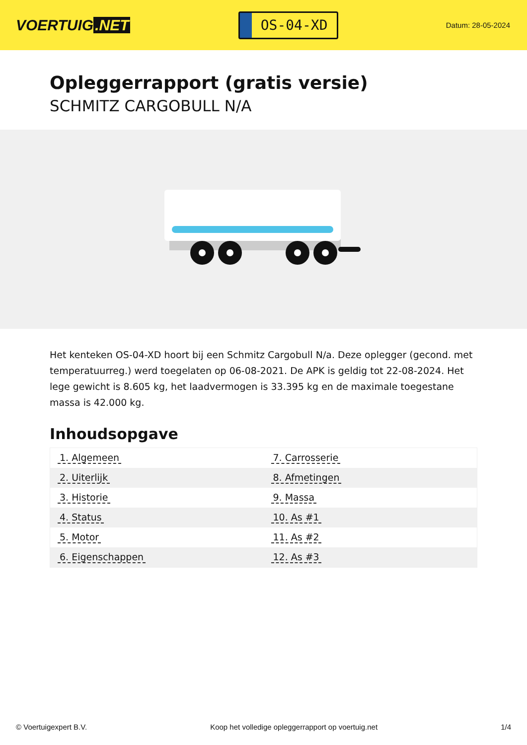VOERTUIG.NET
OS-04-XD
Datum: 28-05-2024
Opleggerrapport (gratis versie)
SCHMITZ CARGOBULL N/A
Het kenteken OS-04-XD hoort bij een Schmitz Cargobull N/a. Deze oplegger (gecond. met temperatuurreg.) werd toegelaten op 06-08-2021. De APK is geldig tot 22-08-2024. Het lege gewicht is 8.605 kg, het laadvermogen is 33.395 kg en de maximale toegestane massa is 42.000 kg.
Inhoudsopgave
| 1. Algemeen | 7. Carrosserie |
| 2. Uiterlijk | 8. Afmetingen |
| 3. Historie | 9. Massa |
| 4. Status | 10. As #1 |
| 5. Motor | 11. As #2 |
| 6. Eigenschappen | 12. As #3 |
© Voertuigexpert B.V. Koop het volledige opleggerrapport op voertuig.net 1/4